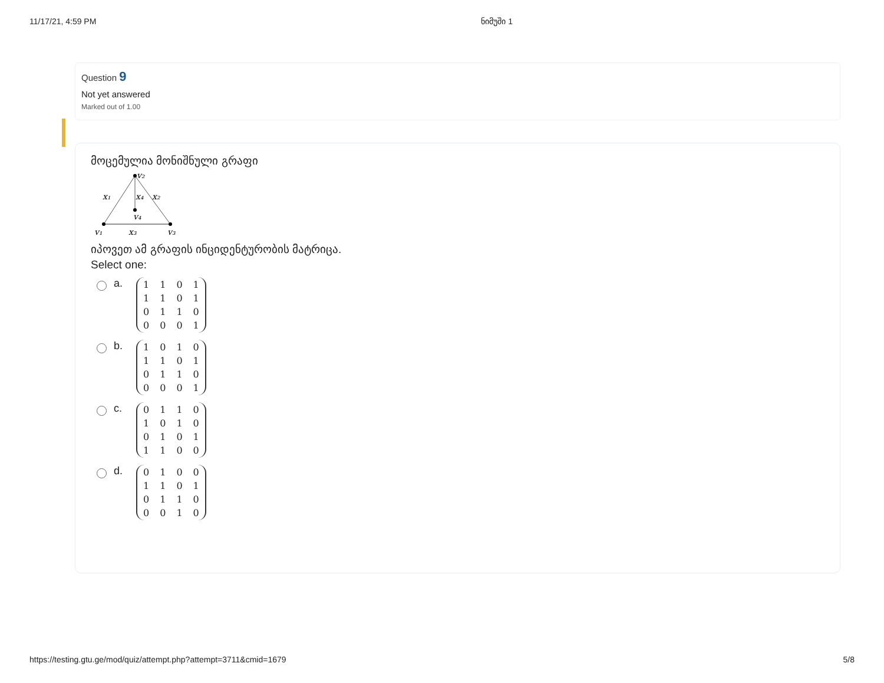11/17/21, 4:59 PM ნიმუში 1
Question 9
Not yet answered
Marked out of 1.00
მოცემულია მონიშნული გრაფი
v₂
x₁
x₄
x₂
v₄
v₁
x₃
v₃
იპოვეთ ამ გრაფის ინციდენტურობის მატრიცა.
Select one:
a.
| 1 | 1 | 0 | 1 |
| 1 | 1 | 0 | 1 |
| 0 | 1 | 1 | 0 |
| 0 | 0 | 0 | 1 |
b.
| 1 | 0 | 1 | 0 |
| 1 | 1 | 0 | 1 |
| 0 | 1 | 1 | 0 |
| 0 | 0 | 0 | 1 |
c.
| 0 | 1 | 1 | 0 |
| 1 | 0 | 1 | 0 |
| 0 | 1 | 0 | 1 |
| 1 | 1 | 0 | 0 |
d.
| 0 | 1 | 0 | 0 |
| 1 | 1 | 0 | 1 |
| 0 | 1 | 1 | 0 |
| 0 | 0 | 1 | 0 |
https://testing.gtu.ge/mod/quiz/attempt.php?attempt=3711&cmid=1679 5/8